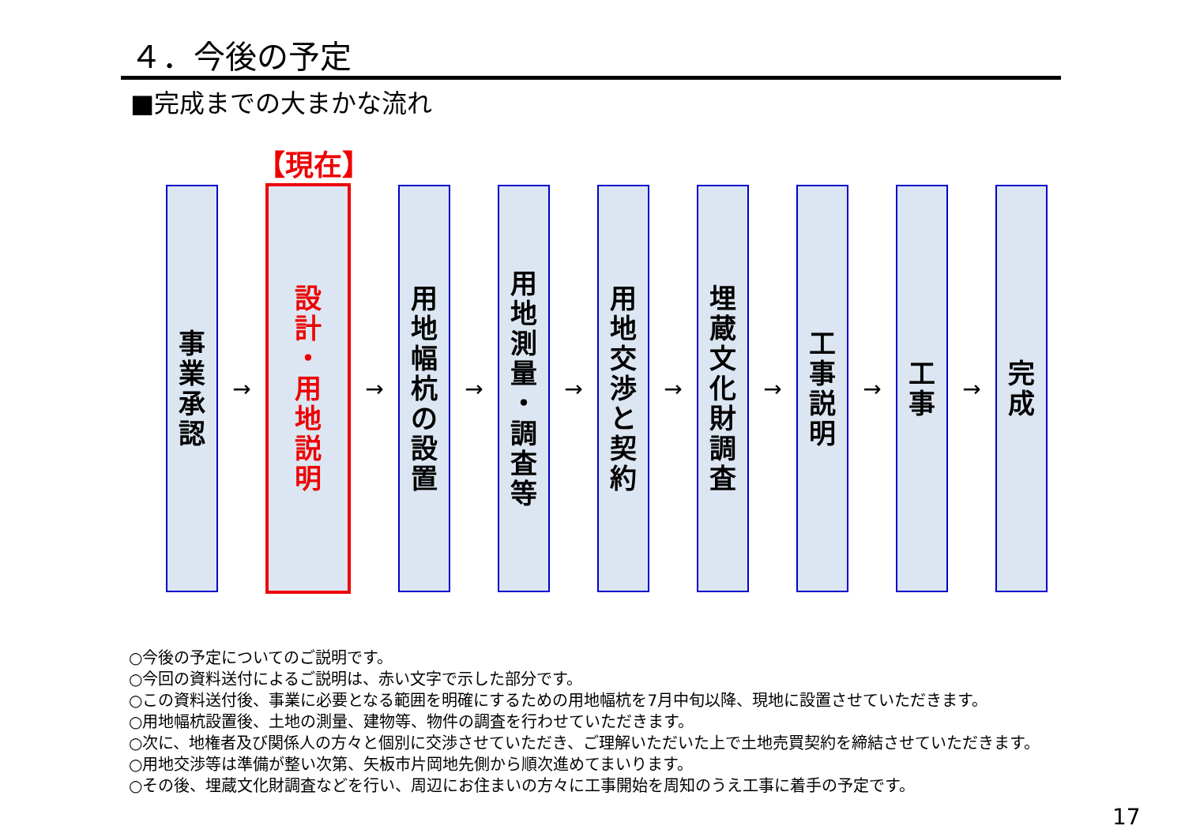４．今後の予定
■完成までの大まかな流れ
【現在】
事
業
承
認
→
設
計
・
用
地
説
明
→
用
地
幅
杭
の
設
置
→
用
地
測
量
・
調
査
等
→
用
地
交
渉
と
契
約
→
埋
蔵
文
化
財
調
査
→
工
事
説
明
→
工
事
→
完
成
○今後の予定についてのご説明です。
○今回の資料送付によるご説明は、赤い文字で示した部分です。
○この資料送付後、事業に必要となる範囲を明確にするための用地幅杭を7月中旬以降、現地に設置させていただきます。
○用地幅杭設置後、土地の測量、建物等、物件の調査を行わせていただきます。
○次に、地権者及び関係人の方々と個別に交渉させていただき、ご理解いただいた上で土地売買契約を締結させていただきます。
○用地交渉等は準備が整い次第、矢板市片岡地先側から順次進めてまいります。
○その後、埋蔵文化財調査などを行い、周辺にお住まいの方々に工事開始を周知のうえ工事に着手の予定です。
17